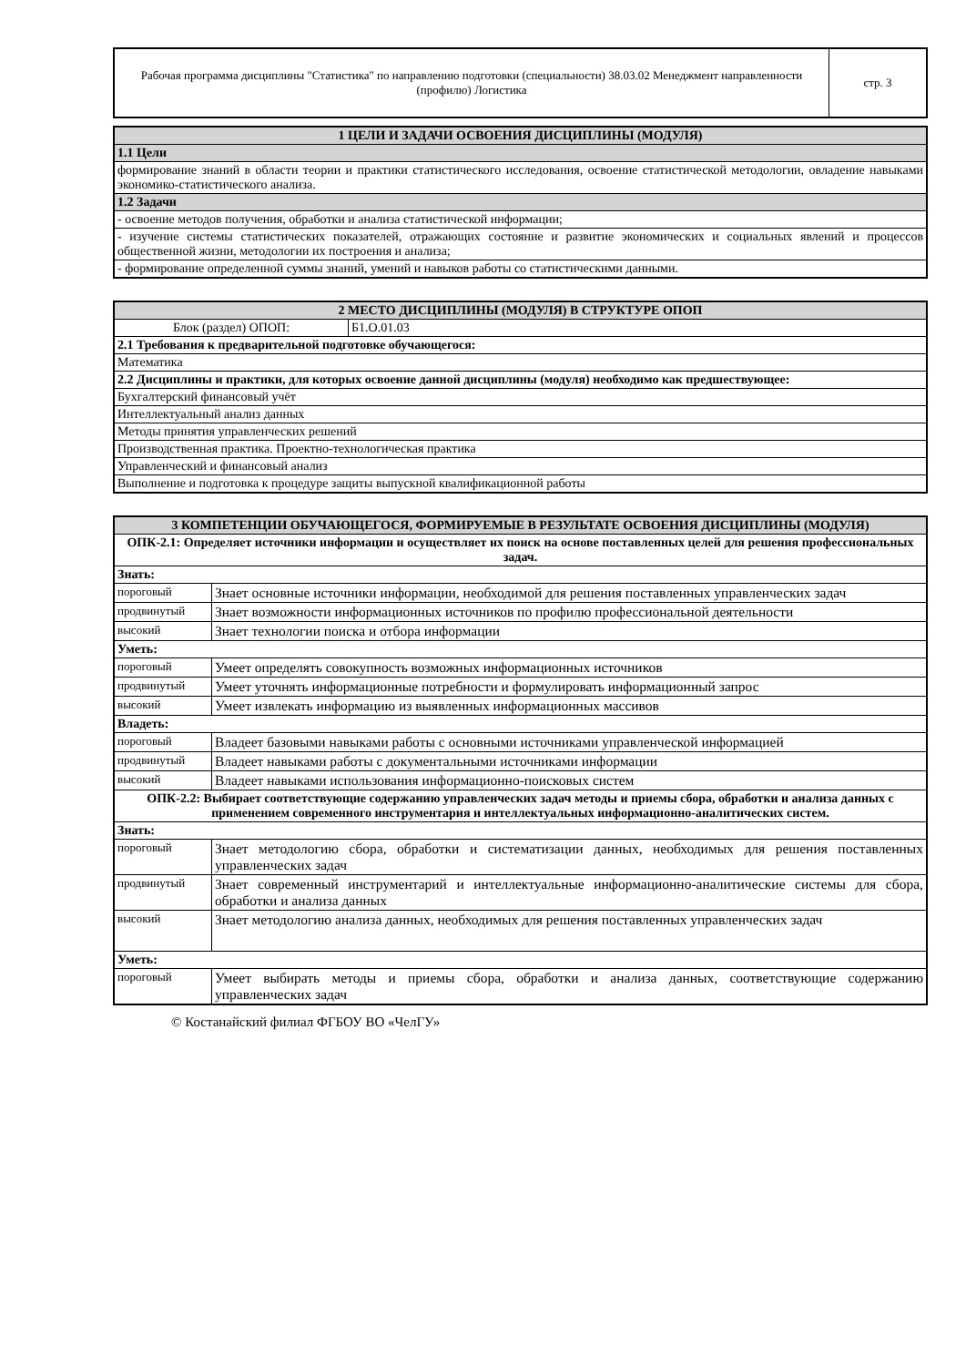| Рабочая программа дисциплины "Статистика" по направлению подготовки (специальности) 38.03.02 Менеджмент направленности (профилю) Логистика | стр. 3 |
| 1 ЦЕЛИ И ЗАДАЧИ ОСВОЕНИЯ ДИСЦИПЛИНЫ (МОДУЛЯ) |
| 1.1 Цели |
| формирование знаний в области теории и практики статистического исследования, освоение статистической методологии, овладение навыками экономико-статистического анализа. |
| 1.2 Задачи |
| - освоение методов получения, обработки и анализа статистической информации; |
| - изучение системы статистических показателей, отражающих состояние и развитие экономических и социальных явлений и процессов общественной жизни, методологии их построения и анализа; |
| - формирование определенной суммы знаний, умений и навыков работы со статистическими данными. |
| 2 МЕСТО ДИСЦИПЛИНЫ (МОДУЛЯ) В СТРУКТУРЕ ОПОП | |
| Блок (раздел) ОПОП: | Б1.О.01.03 |
| 2.1 Требования к предварительной подготовке обучающегося: | |
| Математика | |
| 2.2 Дисциплины и практики, для которых освоение данной дисциплины (модуля) необходимо как предшествующее: | |
| Бухгалтерский финансовый учёт | |
| Интеллектуальный анализ данных | |
| Методы принятия управленческих решений | |
| Производственная практика. Проектно-технологическая практика | |
| Управленческий и финансовый анализ | |
| Выполнение и подготовка к процедуре защиты выпускной квалификационной работы | |
| 3 КОМПЕТЕНЦИИ ОБУЧАЮЩЕГОСЯ, ФОРМИРУЕМЫЕ В РЕЗУЛЬТАТЕ ОСВОЕНИЯ ДИСЦИПЛИНЫ (МОДУЛЯ) | |
| ОПК-2.1: Определяет источники информации и осуществляет их поиск на основе поставленных целей для решения профессиональных задач. | |
| Знать: | |
| пороговый | Знает основные источники информации, необходимой для решения поставленных управленческих задач |
| продвинутый | Знает возможности информационных источников по профилю профессиональной деятельности |
| высокий | Знает технологии поиска и отбора информации |
| Уметь: | |
| пороговый | Умеет определять совокупность возможных информационных источников |
| продвинутый | Умеет уточнять информационные потребности и формулировать информационный запрос |
| высокий | Умеет извлекать информацию из выявленных информационных массивов |
| Владеть: | |
| пороговый | Владеет базовыми навыками работы с основными источниками управленческой информацией |
| продвинутый | Владеет навыками работы с документальными источниками информации |
| высокий | Владеет навыками использования информационно-поисковых систем |
| ОПК-2.2: Выбирает соответствующие содержанию управленческих задач методы и приемы сбора, обработки и анализа данных с применением современного инструментария и интеллектуальных информационно-аналитических систем. | |
| Знать: | |
| пороговый | Знает методологию сбора, обработки и систематизации данных, необходимых для решения поставленных управленческих задач |
| продвинутый | Знает современный инструментарий и интеллектуальные информационно-аналитические системы для сбора, обработки и анализа данных |
| высокий | Знает методологию анализа данных, необходимых для решения поставленных управленческих задач |
| Уметь: | |
| пороговый | Умеет выбирать методы и приемы сбора, обработки и анализа данных, соответствующие содержанию управленческих задач |
© Костанайский филиал ФГБОУ ВО «ЧелГУ»